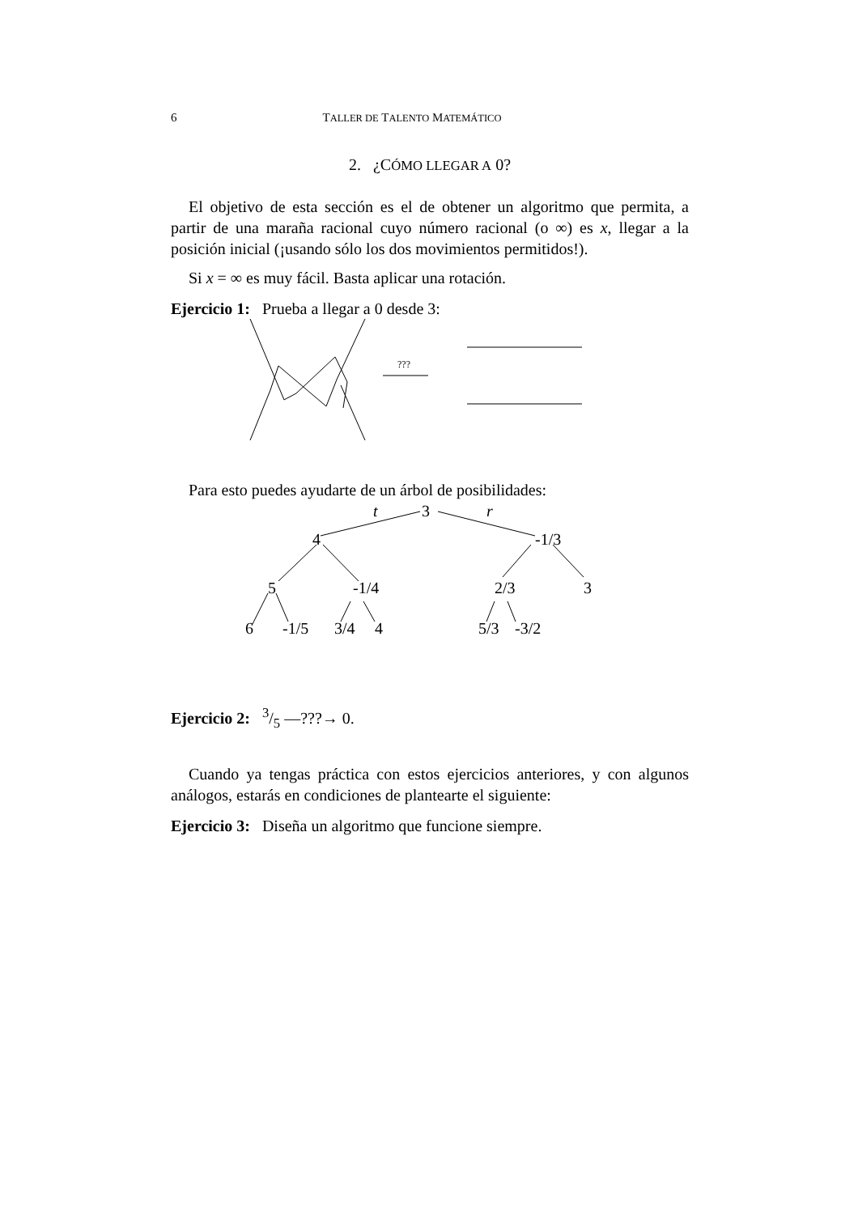6 TALLER DE TALENTO MATEMÁTICO
2. ¿CÓMO LLEGAR A 0?
El objetivo de esta sección es el de obtener un algoritmo que permita, a partir de una maraña racional cuyo número racional (o ∞) es x, llegar a la posición inicial (¡usando sólo los dos movimientos permitidos!).
Si x = ∞ es muy fácil. Basta aplicar una rotación.
Ejercicio 1: Prueba a llegar a 0 desde 3:
???
Para esto puedes ayudarte de un árbol de posibilidades:
3
t
r
4
-1/3
5
-1/4
2/3
3
6
-1/5
3/4
4
5/3
-3/2
Ejercicio 2: 3/5 —???→ 0.
Cuando ya tengas práctica con estos ejercicios anteriores, y con algunos análogos, estarás en condiciones de plantearte el siguiente:
Ejercicio 3: Diseña un algoritmo que funcione siempre.